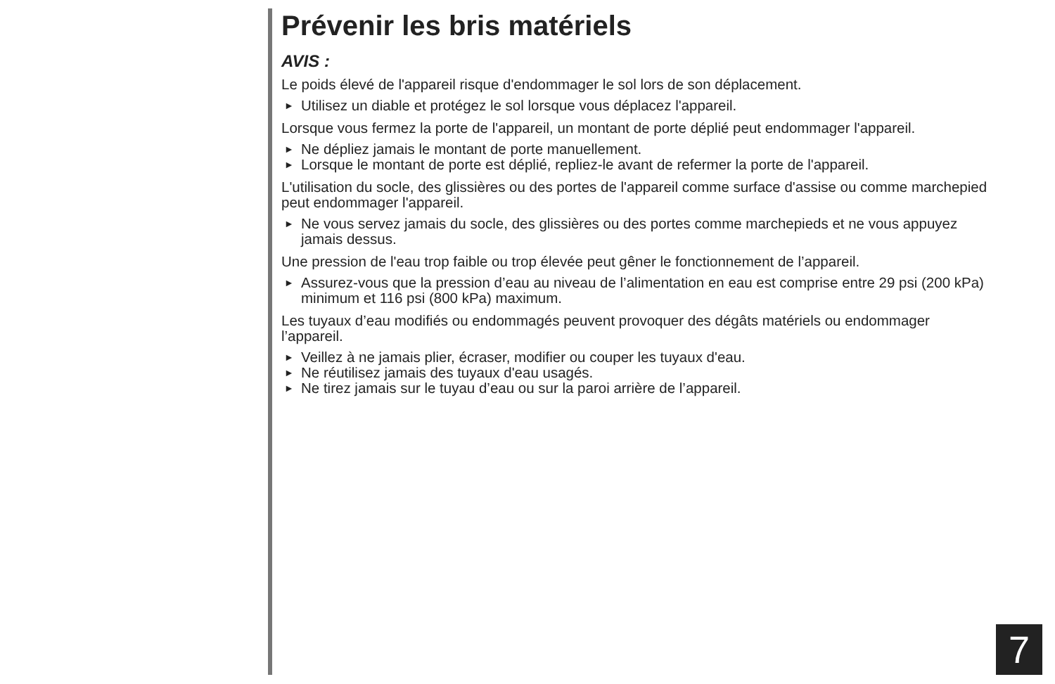Prévenir les bris matériels
AVIS :
Le poids élevé de l'appareil risque d'endommager le sol lors de son déplacement.
► Utilisez un diable et protégez le sol lorsque vous déplacez l'appareil.
Lorsque vous fermez la porte de l'appareil, un montant de porte déplié peut endommager l'appareil.
► Ne dépliez jamais le montant de porte manuellement.
► Lorsque le montant de porte est déplié, repliez-le avant de refermer la porte de l'appareil.
L'utilisation du socle, des glissières ou des portes de l'appareil comme surface d'assise ou comme marchepied peut endommager l'appareil.
► Ne vous servez jamais du socle, des glissières ou des portes comme marchepieds et ne vous appuyez jamais dessus.
Une pression de l'eau trop faible ou trop élevée peut gêner le fonctionnement de l’appareil.
► Assurez-vous que la pression d’eau au niveau de l’alimentation en eau est comprise entre 29 psi (200 kPa) minimum et 116 psi (800 kPa) maximum.
Les tuyaux d’eau modifiés ou endommagés peuvent provoquer des dégâts matériels ou endommager l’appareil.
► Veillez à ne jamais plier, écraser, modifier ou couper les tuyaux d'eau.
► Ne réutilisez jamais des tuyaux d'eau usagés.
► Ne tirez jamais sur le tuyau d’eau ou sur la paroi arrière de l’appareil.
7